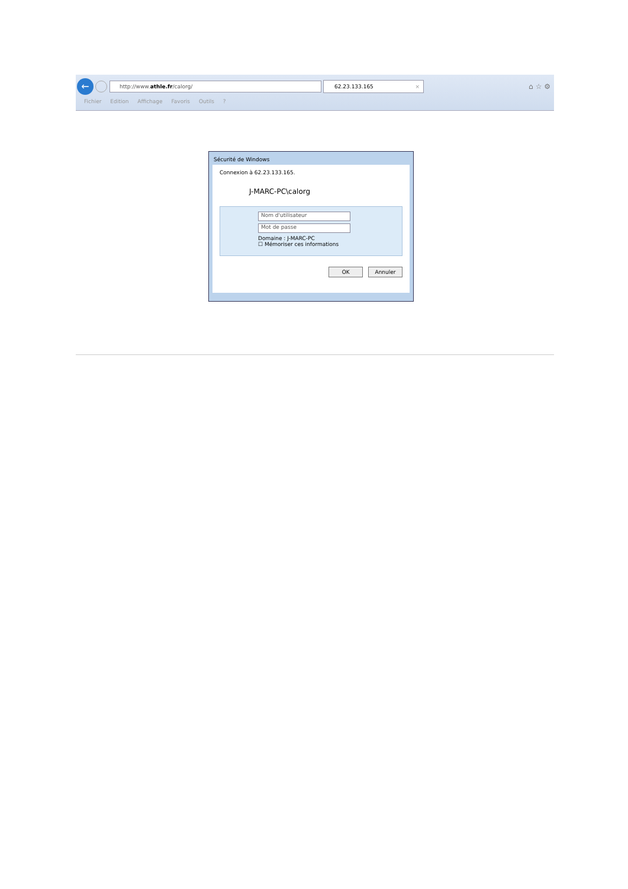←
http://www.athle.fr/calorg/
62.23.133.165 ×
⌂ ☆ ⚙
Fichier Edition Affichage Favoris Outils ?
Sécurité de Windows
Connexion à 62.23.133.165.
J-MARC-PC\calorg
Nom d'utilisateur
Mot de passe
Domaine : J-MARC-PC
☐ Mémoriser ces informations
OK Annuler